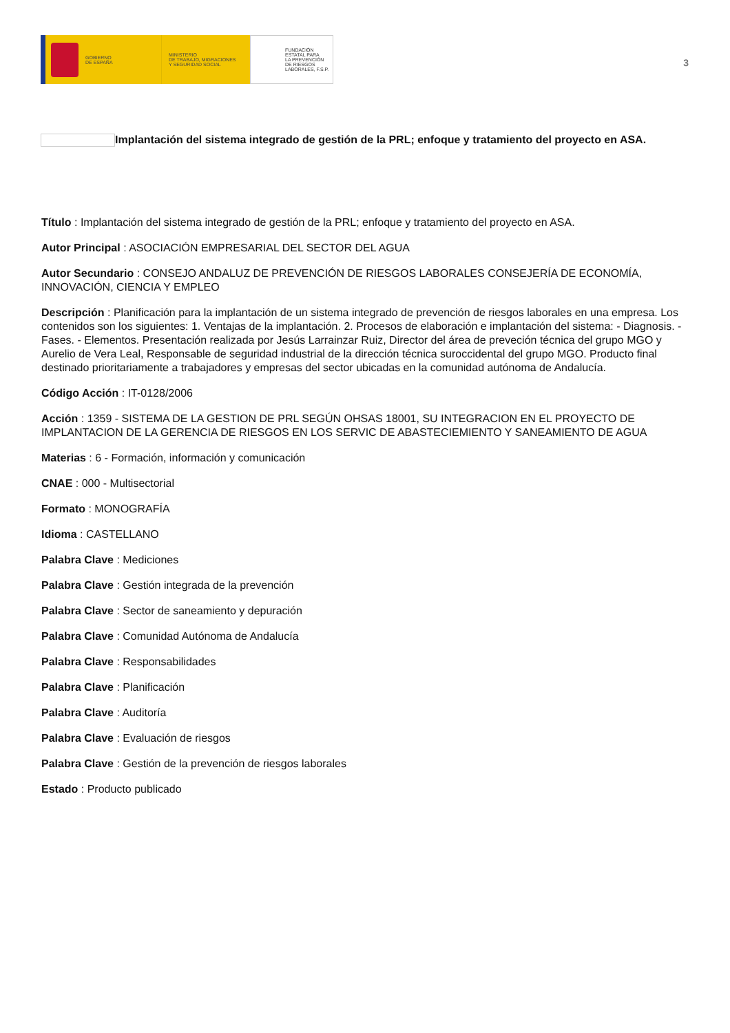GOBIERNO
DE ESPAÑA
MINISTERIO
DE TRABAJO, MIGRACIONES
Y SEGURIDAD SOCIAL
FUNDACIÓN
ESTATAL PARA
LA PREVENCIÓN
DE RIESGOS
LABORALES, F.S.P.
3
Implantación del sistema integrado de gestión de la PRL; enfoque y tratamiento del proyecto en ASA.
Título : Implantación del sistema integrado de gestión de la PRL; enfoque y tratamiento del proyecto en ASA.
Autor Principal : ASOCIACIÓN EMPRESARIAL DEL SECTOR DEL AGUA
Autor Secundario : CONSEJO ANDALUZ DE PREVENCIÓN DE RIESGOS LABORALES CONSEJERÍA DE ECONOMÍA, INNOVACIÓN, CIENCIA Y EMPLEO
Descripción : Planificación para la implantación de un sistema integrado de prevención de riesgos laborales en una empresa. Los contenidos son los siguientes: 1. Ventajas de la implantación. 2. Procesos de elaboración e implantación del sistema: - Diagnosis. - Fases. - Elementos. Presentación realizada por Jesús Larrainzar Ruiz, Director del área de preveción técnica del grupo MGO y Aurelio de Vera Leal, Responsable de seguridad industrial de la dirección técnica suroccidental del grupo MGO. Producto final destinado prioritariamente a trabajadores y empresas del sector ubicadas en la comunidad autónoma de Andalucía.
Código Acción : IT-0128/2006
Acción : 1359 - SISTEMA DE LA GESTION DE PRL SEGÚN OHSAS 18001, SU INTEGRACION EN EL PROYECTO DE IMPLANTACION DE LA GERENCIA DE RIESGOS EN LOS SERVIC DE ABASTECIEMIENTO Y SANEAMIENTO DE AGUA
Materias : 6 - Formación, información y comunicación
CNAE : 000 - Multisectorial
Formato : MONOGRAFÍA
Idioma : CASTELLANO
Palabra Clave : Mediciones
Palabra Clave : Gestión integrada de la prevención
Palabra Clave : Sector de saneamiento y depuración
Palabra Clave : Comunidad Autónoma de Andalucía
Palabra Clave : Responsabilidades
Palabra Clave : Planificación
Palabra Clave : Auditoría
Palabra Clave : Evaluación de riesgos
Palabra Clave : Gestión de la prevención de riesgos laborales
Estado : Producto publicado